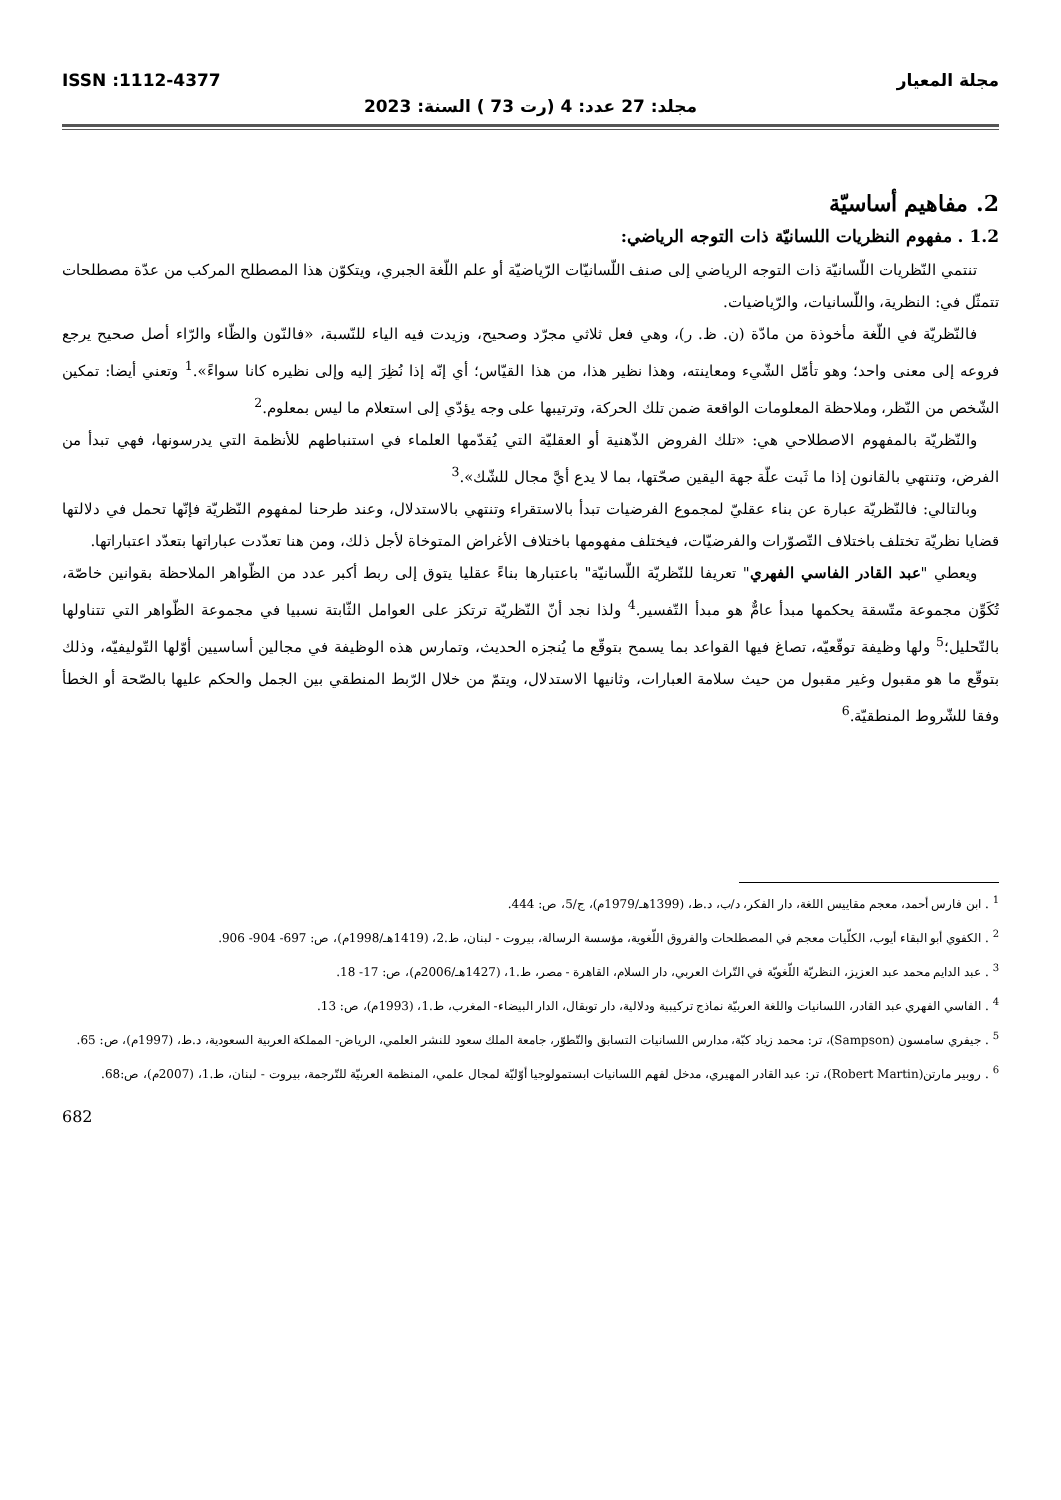مجلة المعيار ISSN :1112-4377
مجلد: 27 عدد: 4 (رت 73 ) السنة: 2023
2. مفاهيم أساسيّة
1.2 . مفهوم النظريات اللسانيّة ذات التوجه الرياضي:
تنتمي النّظريات اللّسانيّة ذات التوجه الرياضي إلى صنف اللّسانيّات الرّياضيّة أو علم اللّغة الجبري، ويتكوّن هذا المصطلح المركب من عدّة مصطلحات تتمثّل في: النظرية، واللّسانيات، والرّياضيات.
فالنّظريّة في اللّغة مأخوذة من مادّة (ن. ظ. ر)، وهي فعل ثلاثي مجرّد وصحيح، وزيدت فيه الياء للنّسبة، «فالنّون والظّاء والرّاء أصل صحيح يرجع فروعه إلى معنى واحد؛ وهو تأمّل الشّيء ومعاينته، وهذا نظير هذا، من هذا القيّاس؛ أي إنّه إذا نُظِرَ إليه وإلى نظيره كانا سواءً».<sup>1</sup> وتعني أيضا: تمكين الشّخص من النّظر، وملاحظة المعلومات الواقعة ضمن تلك الحركة، وترتيبها على وجه يؤدّي إلى استعلام ما ليس بمعلوم.<sup>2</sup>
والنّظريّة بالمفهوم الاصطلاحي هي: «تلك الفروض الذّهنية أو العقليّة التي يُقدّمها العلماء في استنباطهم للأنظمة التي يدرسونها، فهي تبدأ من الفرض، وتنتهي بالقانون إذا ما ثَبت علّة جهة اليقين صحّتها، بما لا يدع أيَّ مجال للشّك».<sup>3</sup>
وبالتالي: فالنّظريّة عبارة عن بناء عقليّ لمجموع الفرضيات تبدأ بالاستقراء وتنتهي بالاستدلال، وعند طرحنا لمفهوم النّظريّة فإنّها تحمل في دلالتها قضايا نظريّة تختلف باختلاف التّصوّرات والفرضيّات، فيختلف مفهومها باختلاف الأغراض المتوخاة لأجل ذلك، ومن هنا تعدّدت عباراتها بتعدّد اعتباراتها.
ويعطي "عبد القادر الفاسي الفهري" تعريفا للنّظريّة اللّسانيّة" باعتبارها بناءً عقليا يتوق إلى ربط أكبر عدد من الظّواهر الملاحظة بقوانين خاصّة، تُكَوِّن مجموعة متّسقة يحكمها مبدأ عامٌّ هو مبدأ التّفسير.<sup>4</sup> ولذا نجد أنّ النّظريّة ترتكز على العوامل الثّابتة نسبيا في مجموعة الظّواهر التي تتناولها بالتّحليل؛<sup>5</sup> ولها وظيفة توقّعيّه، تصاغ فيها القواعد بما يسمح بتوقّع ما يُنجزه الحديث، وتمارس هذه الوظيفة في مجالين أساسيين أوّلها التّوليفيّه، وذلك بتوقّع ما هو مقبول وغير مقبول من حيث سلامة العبارات، وثانيها الاستدلال، ويتمّ من خلال الرّبط المنطقي بين الجمل والحكم عليها بالصّحة أو الخطأ وفقا للشّروط المنطقيّة.<sup>6</sup>
<sup>1</sup> . ابن فارس أحمد، معجم مقاييس اللغة، دار الفكر، د/ب، د.ط، (1399هـ/1979م)، ج/5، ص: 444.
<sup>2</sup> . الكفوي أبو البقاء أيوب، الكلّيات معجم في المصطلحات والفروق اللّغوية، مؤسسة الرسالة، بيروت - لبنان، ط.2، (1419هـ/1998م)، ص: 697- 904- 906.
<sup>3</sup> . عبد الدايم محمد عبد العزيز، النظريّة اللّغويّة في التّراث العربي، دار السلام، القاهرة - مصر، ط.1، (1427هـ/2006م)، ص: 17- 18.
<sup>4</sup> . الفاسي الفهري عبد القادر، اللسانيات واللغة العربيّة نماذج تركيبية ودلالية، دار توبقال، الدار البيضاء- المغرب، ط.1، (1993م)، ص: 13.
<sup>5</sup> . جيفري سامسون (Sampson)، تر: محمد زياد كبّة، مدارس اللسانيات التسابق والتّطوّر، جامعة الملك سعود للنشر العلمي، الرياض- المملكة العربية السعودية، د.ط، (1997م)، ص: 65.
<sup>6</sup> . روبير مارتن(Robert Martin)، تر: عبد القادر المهيري، مدخل لفهم اللسانيات ابستمولوجيا أوّليّة لمجال علمي، المنظمة العربيّة للتّرجمة، بيروت - لبنان، ط.1، (2007م)، ص:68.
682